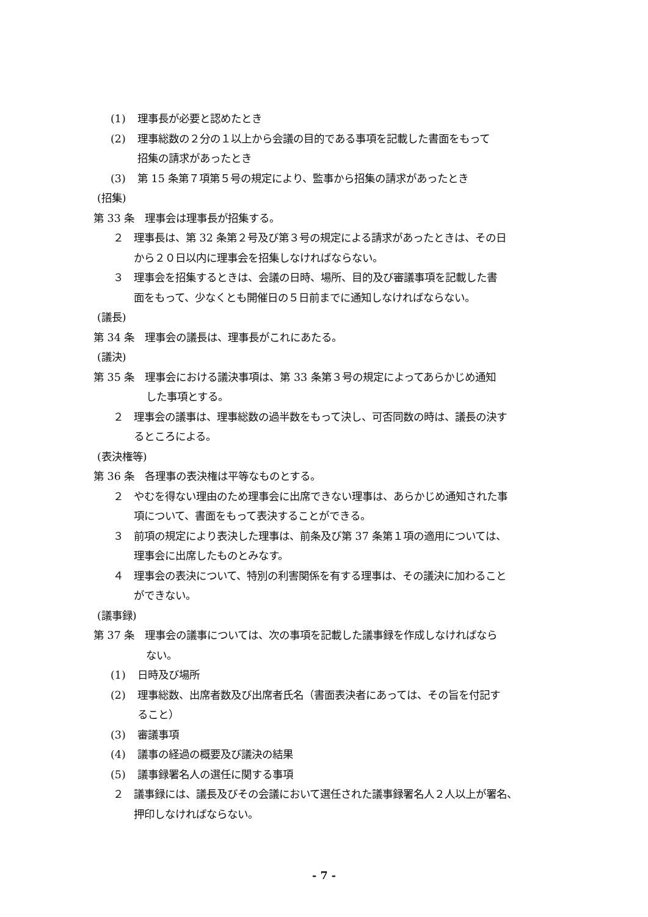(1) 理事長が必要と認めたとき
(2) 理事総数の２分の１以上から会議の目的である事項を記載した書面をもって
招集の請求があったとき
(3) 第 15 条第７項第５号の規定により、監事から招集の請求があったとき
(招集)
第 33 条　理事会は理事長が招集する。
２　理事長は、第 32 条第２号及び第３号の規定による請求があったときは、その日
から２０日以内に理事会を招集しなければならない。
３　理事会を招集するときは、会議の日時、場所、目的及び審議事項を記載した書
面をもって、少なくとも開催日の５日前までに通知しなければならない。
(議長)
第 34 条　理事会の議長は、理事長がこれにあたる。
(議決)
第 35 条　理事会における議決事項は、第 33 条第３号の規定によってあらかじめ通知
した事項とする。
２　理事会の議事は、理事総数の過半数をもって決し、可否同数の時は、議長の決す
るところによる。
(表決権等)
第 36 条　各理事の表決権は平等なものとする。
２　やむを得ない理由のため理事会に出席できない理事は、あらかじめ通知された事
項について、書面をもって表決することができる。
３　前項の規定により表決した理事は、前条及び第 37 条第１項の適用については、
理事会に出席したものとみなす。
４　理事会の表決について、特別の利害関係を有する理事は、その議決に加わること
ができない。
(議事録)
第 37 条　理事会の議事については、次の事項を記載した議事録を作成しなければなら
ない。
(1) 日時及び場所
(2) 理事総数、出席者数及び出席者氏名（書面表決者にあっては、その旨を付記す
ること）
(3) 審議事項
(4) 議事の経過の概要及び議決の結果
(5) 議事録署名人の選任に関する事項
２　議事録には、議長及びその会議において選任された議事録署名人２人以上が署名、
押印しなければならない。
- 7 -